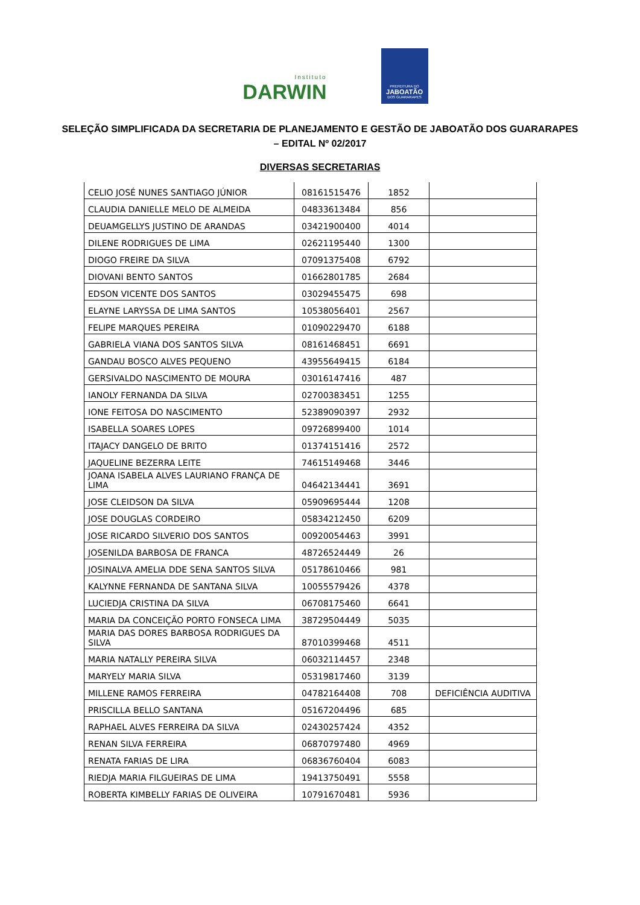Instituto
DARWIN
PREFEITURA DO
JABOATÃO
DOS GUARARAPES
SELEÇÃO SIMPLIFICADA DA SECRETARIA DE PLANEJAMENTO E GESTÃO DE JABOATÃO DOS GUARARAPES – EDITAL Nº 02/2017
DIVERSAS SECRETARIAS
| CELIO JOSÉ NUNES SANTIAGO JÚNIOR | 08161515476 | 1852 | |
| CLAUDIA DANIELLE MELO DE ALMEIDA | 04833613484 | 856 | |
| DEUAMGELLYS JUSTINO DE ARANDAS | 03421900400 | 4014 | |
| DILENE RODRIGUES DE LIMA | 02621195440 | 1300 | |
| DIOGO FREIRE DA SILVA | 07091375408 | 6792 | |
| DIOVANI BENTO SANTOS | 01662801785 | 2684 | |
| EDSON VICENTE DOS SANTOS | 03029455475 | 698 | |
| ELAYNE LARYSSA DE LIMA SANTOS | 10538056401 | 2567 | |
| FELIPE MARQUES PEREIRA | 01090229470 | 6188 | |
| GABRIELA VIANA DOS SANTOS SILVA | 08161468451 | 6691 | |
| GANDAU BOSCO ALVES PEQUENO | 43955649415 | 6184 | |
| GERSIVALDO NASCIMENTO DE MOURA | 03016147416 | 487 | |
| IANOLY FERNANDA DA SILVA | 02700383451 | 1255 | |
| IONE FEITOSA DO NASCIMENTO | 52389090397 | 2932 | |
| ISABELLA SOARES LOPES | 09726899400 | 1014 | |
| ITAJACY DANGELO DE BRITO | 01374151416 | 2572 | |
| JAQUELINE BEZERRA LEITE | 74615149468 | 3446 | |
| JOANA ISABELA ALVES LAURIANO FRANÇA DE LIMA | 04642134441 | 3691 | |
| JOSE CLEIDSON DA SILVA | 05909695444 | 1208 | |
| JOSE DOUGLAS CORDEIRO | 05834212450 | 6209 | |
| JOSE RICARDO SILVERIO DOS SANTOS | 00920054463 | 3991 | |
| JOSENILDA BARBOSA DE FRANCA | 48726524449 | 26 | |
| JOSINALVA AMELIA DDE SENA SANTOS SILVA | 05178610466 | 981 | |
| KALYNNE FERNANDA DE SANTANA SILVA | 10055579426 | 4378 | |
| LUCIEDJA CRISTINA DA SILVA | 06708175460 | 6641 | |
| MARIA DA CONCEIÇÃO PORTO FONSECA LIMA | 38729504449 | 5035 | |
| MARIA DAS DORES BARBOSA RODRIGUES DA SILVA | 87010399468 | 4511 | |
| MARIA NATALLY PEREIRA SILVA | 06032114457 | 2348 | |
| MARYELY MARIA SILVA | 05319817460 | 3139 | |
| MILLENE RAMOS FERREIRA | 04782164408 | 708 | DEFICIÊNCIA AUDITIVA |
| PRISCILLA BELLO SANTANA | 05167204496 | 685 | |
| RAPHAEL ALVES FERREIRA DA SILVA | 02430257424 | 4352 | |
| RENAN SILVA FERREIRA | 06870797480 | 4969 | |
| RENATA FARIAS DE LIRA | 06836760404 | 6083 | |
| RIEDJA MARIA FILGUEIRAS DE LIMA | 19413750491 | 5558 | |
| ROBERTA KIMBELLY FARIAS DE OLIVEIRA | 10791670481 | 5936 | |